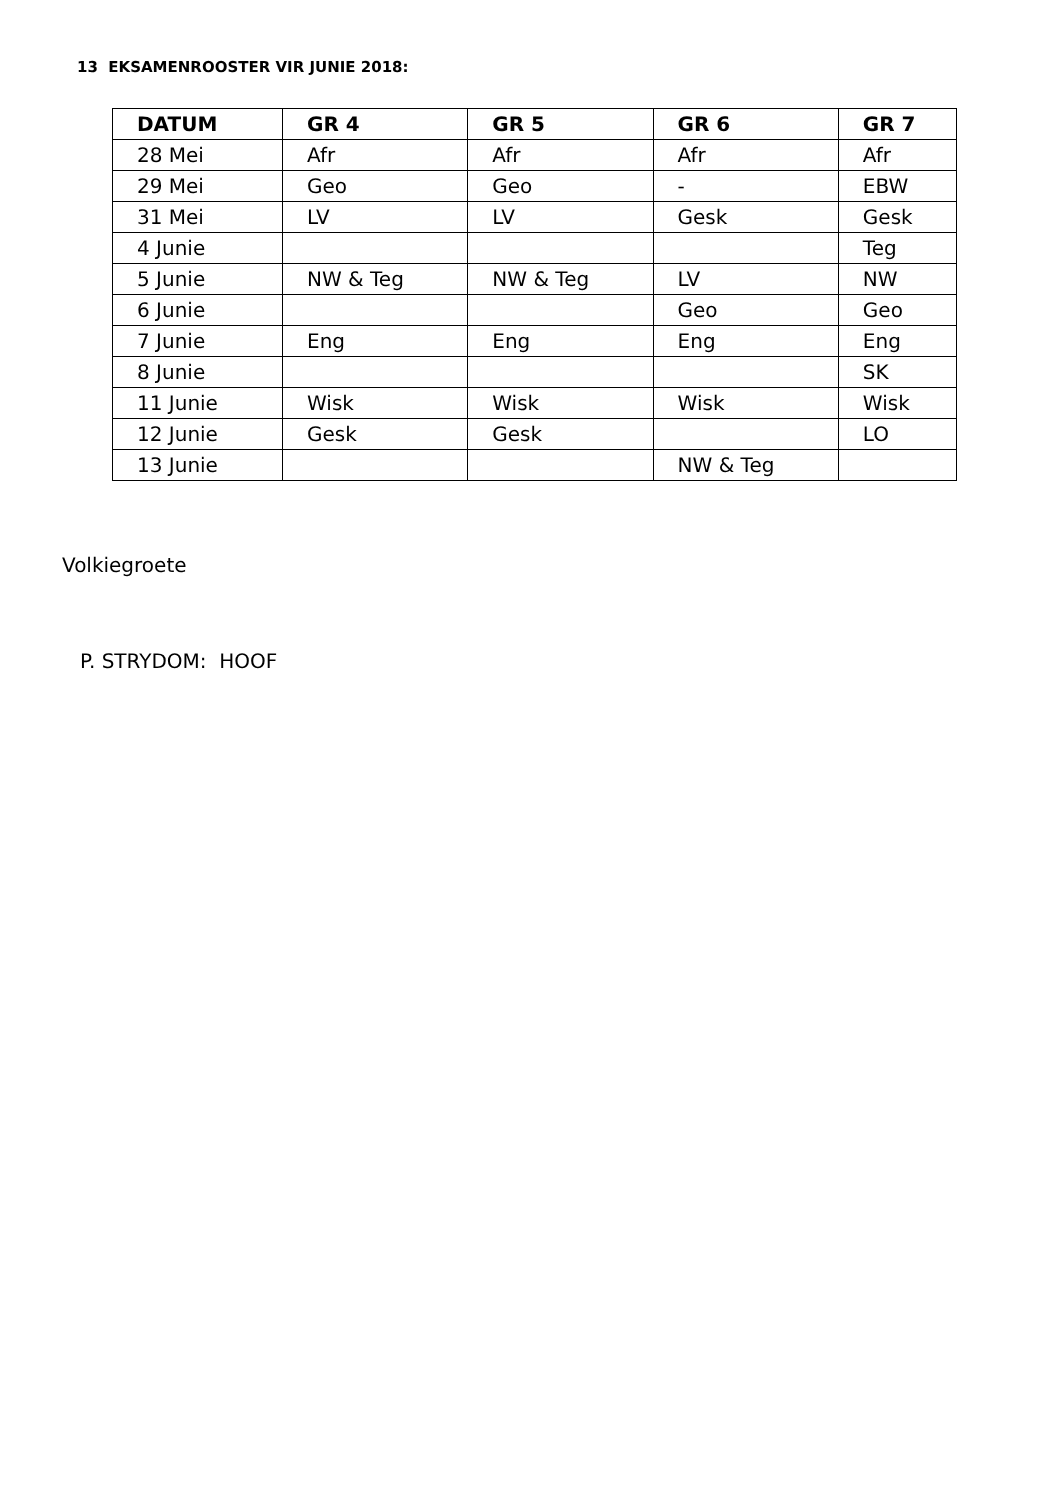13 EKSAMENROOSTER VIR JUNIE 2018:
| DATUM | GR 4 | GR 5 | GR 6 | GR 7 |
| --- | --- | --- | --- | --- |
| 28 Mei | Afr | Afr | Afr | Afr |
| 29 Mei | Geo | Geo | - | EBW |
| 31 Mei | LV | LV | Gesk | Gesk |
| 4 Junie | | | | Teg |
| 5 Junie | NW & Teg | NW & Teg | LV | NW |
| 6 Junie | | | Geo | Geo |
| 7 Junie | Eng | Eng | Eng | Eng |
| 8 Junie | | | | SK |
| 11 Junie | Wisk | Wisk | Wisk | Wisk |
| 12 Junie | Gesk | Gesk | | LO |
| 13 Junie | | | NW & Teg | |
Volkiegroete
P. STRYDOM: HOOF